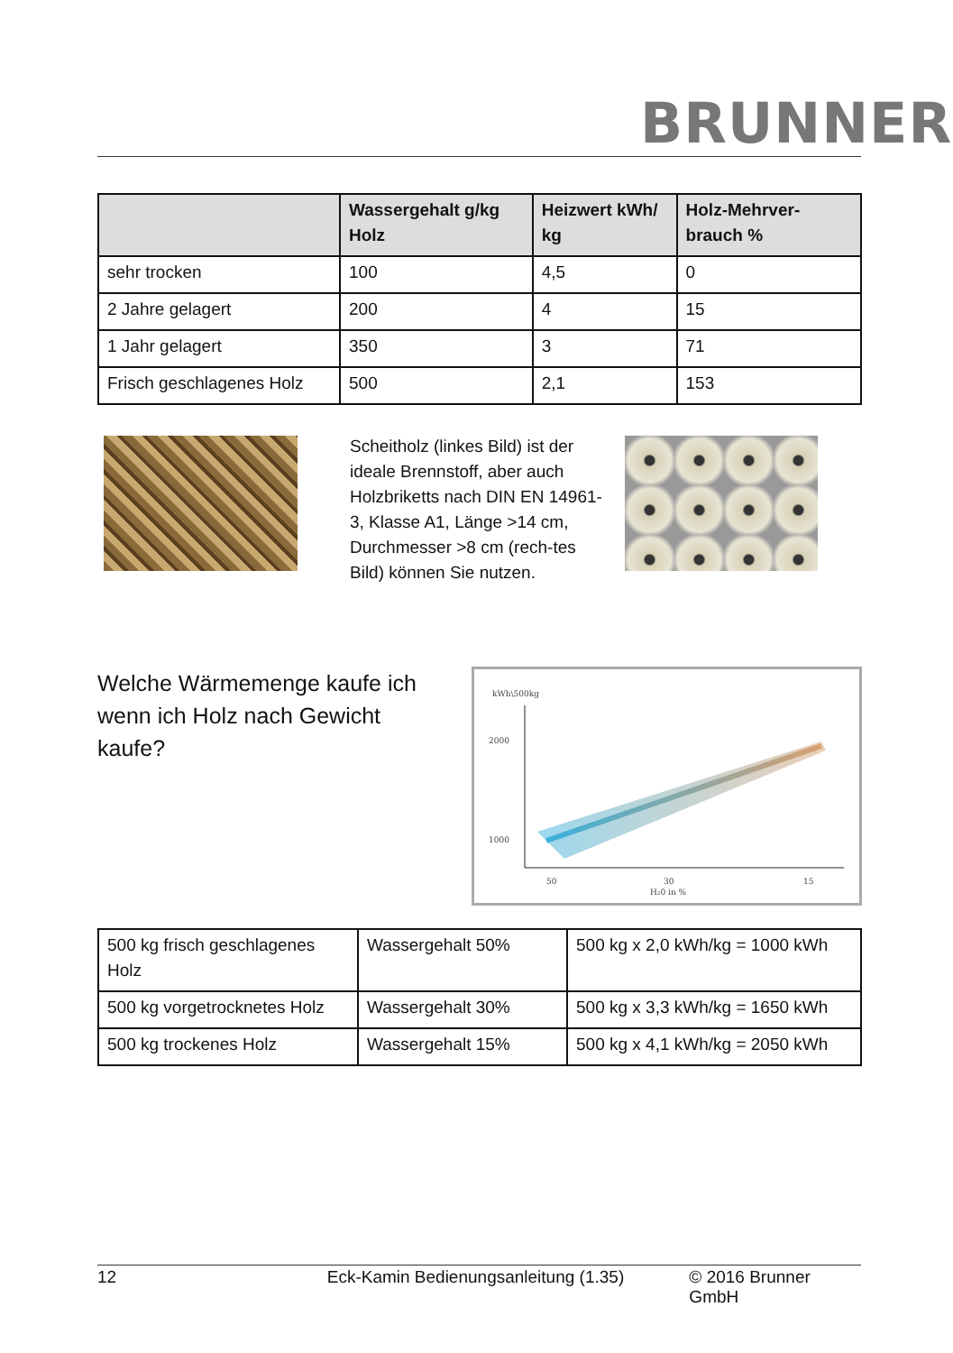BRUNNER
| | Wassergehalt g/kg Holz | Heizwert kWh/ kg | Holz-Mehrver-brauch % |
| --- | --- | --- | --- |
| sehr trocken | 100 | 4,5 | 0 |
| 2 Jahre gelagert | 200 | 4 | 15 |
| 1 Jahr gelagert | 350 | 3 | 71 |
| Frisch geschlagenes Holz | 500 | 2,1 | 153 |
Scheitholz (linkes Bild) ist der ideale Brennstoff, aber auch Holzbriketts nach DIN EN 14961-3, Klasse A1, Länge >14 cm, Durchmesser >8 cm (rech-tes Bild) können Sie nutzen.
Welche Wärmemenge kaufe ich wenn ich Holz nach Gewicht kaufe?
kWh\500kg
2000
1000
50
30
15
H₂0 in %
| 500 kg frisch geschlagenes Holz | Wassergehalt 50% | 500 kg x 2,0 kWh/kg = 1000 kWh |
| 500 kg vorgetrocknetes Holz | Wassergehalt 30% | 500 kg x 3,3 kWh/kg = 1650 kWh |
| 500 kg trockenes Holz | Wassergehalt 15% | 500 kg x 4,1 kWh/kg = 2050 kWh |
12 Eck-Kamin Bedienungsanleitung (1.35) © 2016 Brunner GmbH